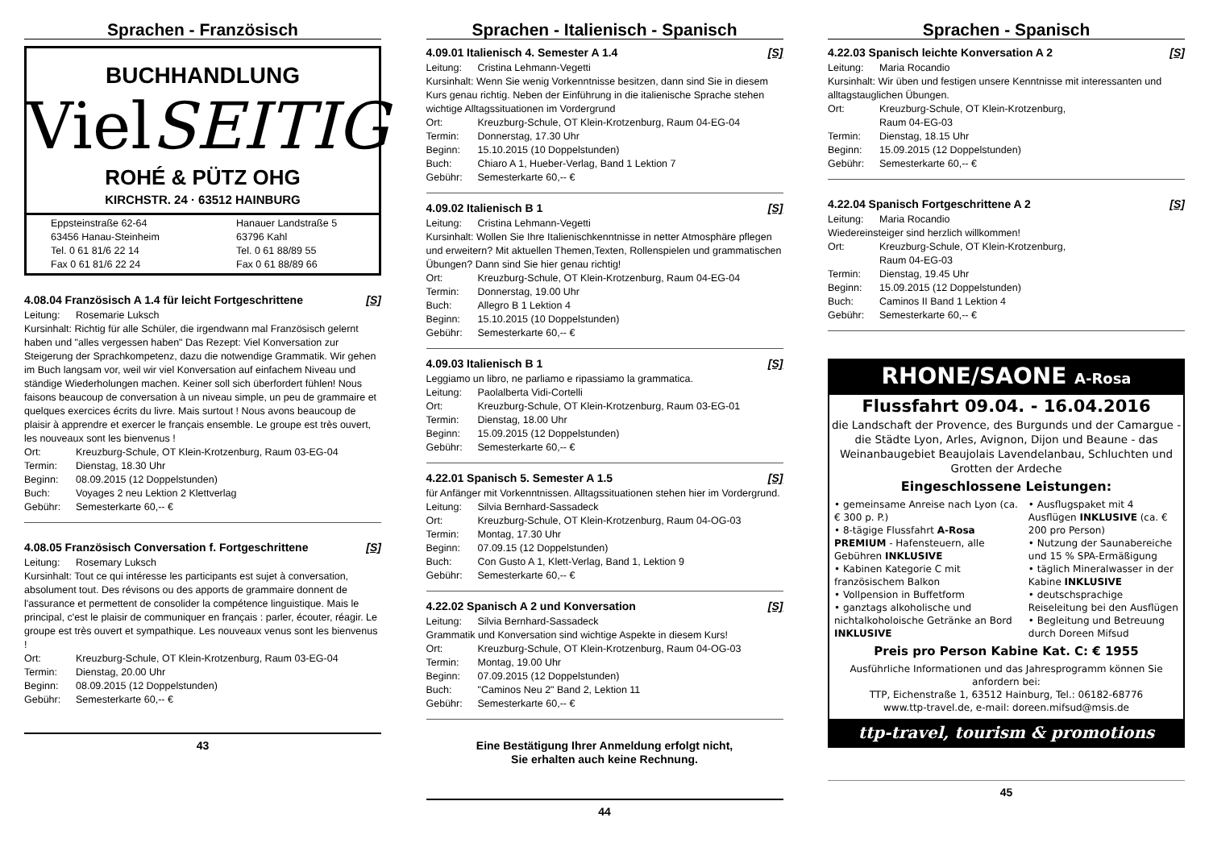Sprachen - Französisch
BUCHHANDLUNG
VielSEITIG
ROHÉ & PÜTZ OHG
KIRCHSTR. 24 · 63512 HAINBURG
Eppsteinstraße 62-64
63456 Hanau-Steinheim
Tel. 0 61 81/6 22 14
Fax 0 61 81/6 22 24
Hanauer Landstraße 5
63796 Kahl
Tel. 0 61 88/89 55
Fax 0 61 88/89 66
4.08.04 Französisch A 1.4 für leicht Fortgeschrittene [S]
Leitung: Rosemarie Luksch
Kursinhalt: Richtig für alle Schüler, die irgendwann mal Französisch gelernt haben und "alles vergessen haben" Das Rezept: Viel Konversation zur Steigerung der Sprachkompetenz, dazu die notwendige Grammatik. Wir gehen im Buch langsam vor, weil wir viel Konversation auf einfachem Niveau und ständige Wiederholungen machen. Keiner soll sich überfordert fühlen! Nous faisons beaucoup de conversation à un niveau simple, un peu de grammaire et quelques exercices écrits du livre. Mais surtout ! Nous avons beaucoup de plaisir à apprendre et exercer le français ensemble. Le groupe est très ouvert, les nouveaux sont les bienvenus !
Ort: Kreuzburg-Schule, OT Klein-Krotzenburg, Raum 03-EG-04
Termin: Dienstag, 18.30 Uhr
Beginn: 08.09.2015 (12 Doppelstunden)
Buch: Voyages 2 neu Lektion 2 Klettverlag
Gebühr: Semesterkarte 60,-- €
4.08.05 Französisch Conversation f. Fortgeschrittene [S]
Leitung: Rosemary Luksch
Kursinhalt: Tout ce qui intéresse les participants est sujet à conversation, absolument tout. Des révisons ou des apports de grammaire donnent de l'assurance et permettent de consolider la compétence linguistique. Mais le principal, c'est le plaisir de communiquer en français : parler, écouter, réagir. Le groupe est très ouvert et sympathique. Les nouveaux venus sont les bienvenus !
Ort: Kreuzburg-Schule, OT Klein-Krotzenburg, Raum 03-EG-04
Termin: Dienstag, 20.00 Uhr
Beginn: 08.09.2015 (12 Doppelstunden)
Gebühr: Semesterkarte 60,-- €
43
Sprachen - Italienisch - Spanisch
4.09.01 Italienisch 4. Semester A 1.4 [S]
Leitung: Cristina Lehmann-Vegetti
Kursinhalt: Wenn Sie wenig Vorkenntnisse besitzen, dann sind Sie in diesem Kurs genau richtig. Neben der Einführung in die italienische Sprache stehen wichtige Alltagssituationen im Vordergrund
Ort: Kreuzburg-Schule, OT Klein-Krotzenburg, Raum 04-EG-04
Termin: Donnerstag, 17.30 Uhr
Beginn: 15.10.2015 (10 Doppelstunden)
Buch: Chiaro A 1, Hueber-Verlag, Band 1 Lektion 7
Gebühr: Semesterkarte 60,-- €
4.09.02 Italienisch B 1 [S]
Leitung: Cristina Lehmann-Vegetti
Kursinhalt: Wollen Sie Ihre Italienischkenntnisse in netter Atmosphäre pflegen und erweitern? Mit aktuellen Themen,Texten, Rollenspielen und grammatischen Übungen? Dann sind Sie hier genau richtig!
Ort: Kreuzburg-Schule, OT Klein-Krotzenburg, Raum 04-EG-04
Termin: Donnerstag, 19.00 Uhr
Buch: Allegro B 1 Lektion 4
Beginn: 15.10.2015 (10 Doppelstunden)
Gebühr: Semesterkarte 60,-- €
4.09.03 Italienisch B 1 [S]
Leggiamo un libro, ne parliamo e ripassiamo la grammatica.
Leitung: Paolalberta Vidi-Cortelli
Ort: Kreuzburg-Schule, OT Klein-Krotzenburg, Raum 03-EG-01
Termin: Dienstag, 18.00 Uhr
Beginn: 15.09.2015 (12 Doppelstunden)
Gebühr: Semesterkarte 60,-- €
4.22.01 Spanisch 5. Semester A 1.5 [S]
für Anfänger mit Vorkenntnissen. Alltagssituationen stehen hier im Vordergrund.
Leitung: Silvia Bernhard-Sassadeck
Ort: Kreuzburg-Schule, OT Klein-Krotzenburg, Raum 04-OG-03
Termin: Montag, 17.30 Uhr
Beginn: 07.09.15 (12 Doppelstunden)
Buch: Con Gusto A 1, Klett-Verlag, Band 1, Lektion 9
Gebühr: Semesterkarte 60,-- €
4.22.02 Spanisch A 2 und Konversation [S]
Leitung: Silvia Bernhard-Sassadeck
Grammatik und Konversation sind wichtige Aspekte in diesem Kurs!
Ort: Kreuzburg-Schule, OT Klein-Krotzenburg, Raum 04-OG-03
Termin: Montag, 19.00 Uhr
Beginn: 07.09.2015 (12 Doppelstunden)
Buch: "Caminos Neu 2" Band 2, Lektion 11
Gebühr: Semesterkarte 60,-- €
Eine Bestätigung Ihrer Anmeldung erfolgt nicht,
Sie erhalten auch keine Rechnung.
44
Sprachen - Spanisch
4.22.03 Spanisch leichte Konversation A 2 [S]
Leitung: Maria Rocandio
Kursinhalt: Wir üben und festigen unsere Kenntnisse mit interessanten und alltagstauglichen Übungen.
Ort: Kreuzburg-Schule, OT Klein-Krotzenburg,
Raum 04-EG-03
Termin: Dienstag, 18.15 Uhr
Beginn: 15.09.2015 (12 Doppelstunden)
Gebühr: Semesterkarte 60,-- €
4.22.04 Spanisch Fortgeschrittene A 2 [S]
Leitung: Maria Rocandio
Wiedereinsteiger sind herzlich willkommen!
Ort: Kreuzburg-Schule, OT Klein-Krotzenburg,
Raum 04-EG-03
Termin: Dienstag, 19.45 Uhr
Beginn: 15.09.2015 (12 Doppelstunden)
Buch: Caminos II Band 1 Lektion 4
Gebühr: Semesterkarte 60,-- €
RHONE/SAONE A-Rosa
Flussfahrt 09.04. - 16.04.2016
die Landschaft der Provence, des Burgunds und der Camargue - die Städte Lyon, Arles, Avignon, Dijon und Beaune - das Weinanbaugebiet Beaujolais Lavendelanbau, Schluchten und Grotten der Ardeche
Eingeschlossene Leistungen:
• gemeinsame Anreise nach Lyon (ca. € 300 p. P.)
• 8-tägige Flussfahrt A-Rosa PREMIUM - Hafensteuern, alle Gebühren INKLUSIVE
• Kabinen Kategorie C mit französischem Balkon
• Vollpension in Buffetform
• ganztags alkoholische und nichtalkoholoische Getränke an Bord INKLUSIVE
• Ausflugspaket mit 4 Ausflügen INKLUSIVE (ca. € 200 pro Person)
• Nutzung der Saunabereiche und 15 % SPA-Ermäßigung
• täglich Mineralwasser in der Kabine INKLUSIVE
• deutschsprachige Reiseleitung bei den Ausflügen
• Begleitung und Betreuung durch Doreen Mifsud
Preis pro Person Kabine Kat. C: € 1955
Ausführliche Informationen und das Jahresprogramm können Sie anfordern bei:
TTP, Eichenstraße 1, 63512 Hainburg, Tel.: 06182-68776
www.ttp-travel.de, e-mail: doreen.mifsud@msis.de
ttp-travel, tourism & promotions
45